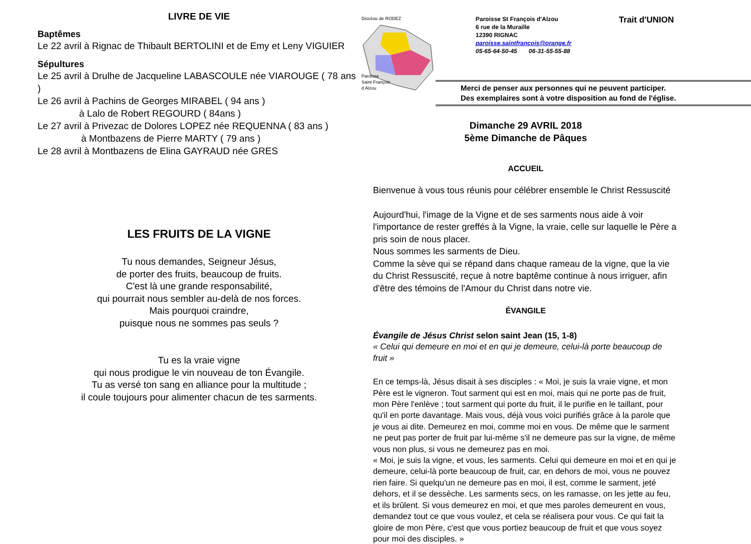LIVRE DE VIE
Baptêmes
Le 22 avril à Rignac de Thibault BERTOLINI et de Emy et Leny VIGUIER
Sépultures
Le 25 avril à Drulhe de Jacqueline LABASCOULE née VIAROUGE ( 78 ans )
Le 26 avril à Pachins de Georges MIRABEL ( 94 ans )
à Lalo de Robert REGOURD ( 84ans )
Le 27 avril à Privezac de Dolores LOPEZ née REQUENNA ( 83 ans )
à Montbazens de Pierre MARTY ( 79 ans )
Le 28 avril à Montbazens de Elina GAYRAUD née GRES
LES FRUITS DE LA VIGNE
Tu nous demandes, Seigneur Jésus,
de porter des fruits, beaucoup de fruits.
C'est là une grande responsabilité,
qui pourrait nous sembler au-delà de nos forces.
Mais pourquoi craindre,
puisque nous ne sommes pas seuls ?
Tu es la vraie vigne
qui nous prodigue le vin nouveau de ton Évangile.
Tu as versé ton sang en alliance pour la multitude ;
il coule toujours pour alimenter chacun de tes sarments.
Diocèse de RODEZ
Paroisse
Saint François
d Alzou
Paroisse St François d'Alzou
6 rue de la Muraille
12390 RIGNAC
paroisse.saintfrancois@orange.fr
05-65-64-50-45 06-31-55-55-88
Trait d'UNION
Merci de penser aux personnes qui ne peuvent participer.
Des exemplaires sont à votre disposition au fond de l'église.
Dimanche 29 AVRIL 2018
5ème Dimanche de Pâques
ACCUEIL
Bienvenue à vous tous réunis pour célébrer ensemble le Christ Ressuscité
Aujourd'hui, l'image de la Vigne et de ses sarments nous aide à voir l'importance de rester greffés à la Vigne, la vraie, celle sur laquelle le Père a pris soin de nous placer.
Nous sommes les sarments de Dieu.
Comme la sève qui se répand dans chaque rameau de la vigne, que la vie du Christ Ressuscité, reçue à notre baptême continue à nous irriguer, afin d'être des témoins de l'Amour du Christ dans notre vie.
ÉVANGILE
Évangile de Jésus Christ selon saint Jean (15, 1-8)
« Celui qui demeure en moi et en qui je demeure, celui-là porte beaucoup de fruit »
En ce temps-là, Jésus disait à ses disciples : « Moi, je suis la vraie vigne, et mon Père est le vigneron. Tout sarment qui est en moi, mais qui ne porte pas de fruit, mon Père l'enlève ; tout sarment qui porte du fruit, il le purifie en le taillant, pour qu'il en porte davantage. Mais vous, déjà vous voici purifiés grâce à la parole que je vous ai dite. Demeurez en moi, comme moi en vous. De même que le sarment ne peut pas porter de fruit par lui-même s'il ne demeure pas sur la vigne, de même vous non plus, si vous ne demeurez pas en moi.
« Moi, je suis la vigne, et vous, les sarments. Celui qui demeure en moi et en qui je demeure, celui-là porte beaucoup de fruit, car, en dehors de moi, vous ne pouvez rien faire. Si quelqu'un ne demeure pas en moi, il est, comme le sarment, jeté dehors, et il se dessèche. Les sarments secs, on les ramasse, on les jette au feu, et ils brûlent. Si vous demeurez en moi, et que mes paroles demeurent en vous, demandez tout ce que vous voulez, et cela se réalisera pour vous. Ce qui fait la gloire de mon Père, c'est que vous portiez beaucoup de fruit et que vous soyez pour moi des disciples. »